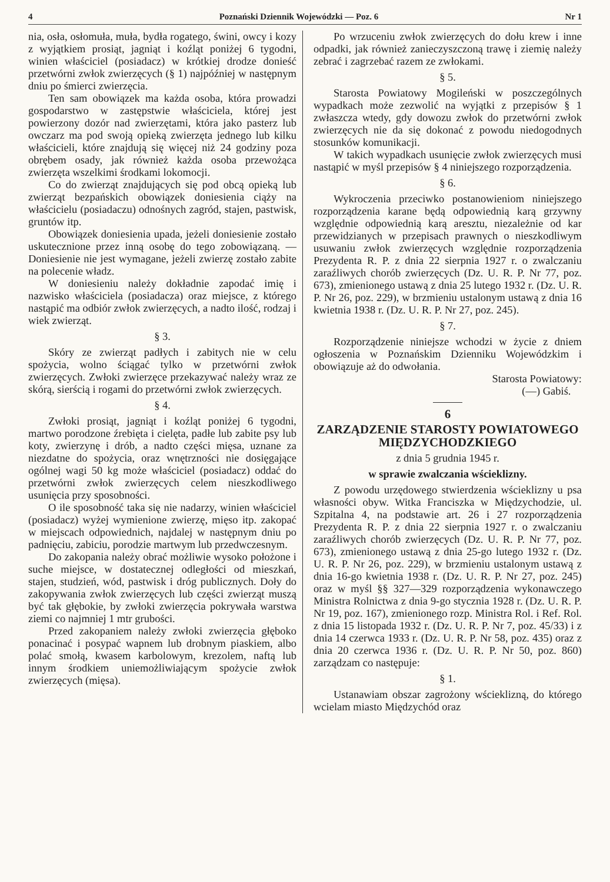4 Poznański Dziennik Wojewódzki — Poz. 6 Nr 1
nia, osła, osłomuła, muła, bydła rogatego, świni, owcy i kozy z wyjątkiem prosiąt, jagniąt i koźląt poniżej 6 tygodni, winien właściciel (posiadacz) w krótkiej drodze donieść przetwórni zwłok zwierzęcych (§ 1) najpóźniej w następnym dniu po śmierci zwierzęcia.
Ten sam obowiązek ma każda osoba, która prowadzi gospodarstwo w zastępstwie właściciela, której jest powierzony dozór nad zwierzętami, która jako pasterz lub owczarz ma pod swoją opieką zwierzęta jednego lub kilku właścicieli, które znajdują się więcej niż 24 godziny poza obrębem osady, jak również każda osoba przewożąca zwierzęta wszelkimi środkami lokomocji.
Co do zwierząt znajdujących się pod obcą opieką lub zwierząt bezpańskich obowiązek doniesienia ciąży na właścicielu (posiadaczu) odnośnych zagród, stajen, pastwisk, gruntów itp.
Obowiązek doniesienia upada, jeżeli doniesienie zostało uskutecznione przez inną osobę do tego zobowiązaną. — Doniesienie nie jest wymagane, jeżeli zwierzę zostało zabite na polecenie władz.
W doniesieniu należy dokładnie zapodać imię i nazwisko właściciela (posiadacza) oraz miejsce, z którego nastąpić ma odbiór zwłok zwierzęcych, a nadto ilość, rodzaj i wiek zwierząt.
§ 3.
Skóry ze zwierząt padłych i zabitych nie w celu spożycia, wolno ściągać tylko w przetwórni zwłok zwierzęcych. Zwłoki zwierzęce przekazywać należy wraz ze skórą, sierścią i rogami do przetwórni zwłok zwierzęcych.
§ 4.
Zwłoki prosiąt, jagniąt i koźląt poniżej 6 tygodni, martwo porodzone źrebięta i cielęta, padłe lub zabite psy lub koty, zwierzynę i drób, a nadto części mięsa, uznane za niezdatne do spożycia, oraz wnętrzności nie dosięgające ogólnej wagi 50 kg może właściciel (posiadacz) oddać do przetwórni zwłok zwierzęcych celem nieszkodliwego usunięcia przy sposobności.
O ile sposobność taka się nie nadarzy, winien właściciel (posiadacz) wyżej wymienione zwierzę, mięso itp. zakopać w miejscach odpowiednich, najdalej w następnym dniu po padnięciu, zabiciu, porodzie martwym lub przedwczesnym.
Do zakopania należy obrać możliwie wysoko położone i suche miejsce, w dostatecznej odległości od mieszkań, stajen, studzień, wód, pastwisk i dróg publicznych. Doły do zakopywania zwłok zwierzęcych lub części zwierząt muszą być tak głębokie, by zwłoki zwierzęcia pokrywała warstwa ziemi co najmniej 1 mtr grubości.
Przed zakopaniem należy zwłoki zwierzęcia głęboko ponacinać i posypać wapnem lub drobnym piaskiem, albo polać smołą, kwasem karbolowym, krezolem, naftą lub innym środkiem uniemożliwiającym spożycie zwłok zwierzęcych (mięsa).
Po wrzuceniu zwłok zwierzęcych do dołu krew i inne odpadki, jak również zanieczyszczoną trawę i ziemię należy zebrać i zagrzebać razem ze zwłokami.
§ 5.
Starosta Powiatowy Mogileński w poszczególnych wypadkach może zezwolić na wyjątki z przepisów § 1 zwłaszcza wtedy, gdy dowozu zwłok do przetwórni zwłok zwierzęcych nie da się dokonać z powodu niedogodnych stosunków komunikacji.
W takich wypadkach usunięcie zwłok zwierzęcych musi nastąpić w myśl przepisów § 4 niniejszego rozporządzenia.
§ 6.
Wykroczenia przeciwko postanowieniom niniejszego rozporządzenia karane będą odpowiednią karą grzywny względnie odpowiednią karą aresztu, niezależnie od kar przewidzianych w przepisach prawnych o nieszkodliwym usuwaniu zwłok zwierzęcych względnie rozporządzenia Prezydenta R. P. z dnia 22 sierpnia 1927 r. o zwalczaniu zaraźliwych chorób zwierzęcych (Dz. U. R. P. Nr 77, poz. 673), zmienionego ustawą z dnia 25 lutego 1932 r. (Dz. U. R. P. Nr 26, poz. 229), w brzmieniu ustalonym ustawą z dnia 16 kwietnia 1938 r. (Dz. U. R. P. Nr 27, poz. 245).
§ 7.
Rozporządzenie niniejsze wchodzi w życie z dniem ogłoszenia w Poznańskim Dzienniku Wojewódzkim i obowiązuje aż do odwołania.
Starosta Powiatowy:
(—) Gabiś.
6
ZARZĄDZENIE STAROSTY POWIATOWEGO MIĘDZYCHODZKIEGO
z dnia 5 grudnia 1945 r.
w sprawie zwalczania wścieklizny.
Z powodu urzędowego stwierdzenia wścieklizny u psa własności obyw. Witka Franciszka w Międzychodzie, ul. Szpitalna 4, na podstawie art. 26 i 27 rozporządzenia Prezydenta R. P. z dnia 22 sierpnia 1927 r. o zwalczaniu zaraźliwych chorób zwierzęcych (Dz. U. R. P. Nr 77, poz. 673), zmienionego ustawą z dnia 25-go lutego 1932 r. (Dz. U. R. P. Nr 26, poz. 229), w brzmieniu ustalonym ustawą z dnia 16-go kwietnia 1938 r. (Dz. U. R. P. Nr 27, poz. 245) oraz w myśl §§ 327—329 rozporządzenia wykonawczego Ministra Rolnictwa z dnia 9-go stycznia 1928 r. (Dz. U. R. P. Nr 19, poz. 167), zmienionego rozp. Ministra Rol. i Ref. Rol. z dnia 15 listopada 1932 r. (Dz. U. R. P. Nr 7, poz. 45/33) i z dnia 14 czerwca 1933 r. (Dz. U. R. P. Nr 58, poz. 435) oraz z dnia 20 czerwca 1936 r. (Dz. U. R. P. Nr 50, poz. 860) zarządzam co następuje:
§ 1.
Ustanawiam obszar zagrożony wścieklizną, do którego wcielam miasto Międzychód oraz